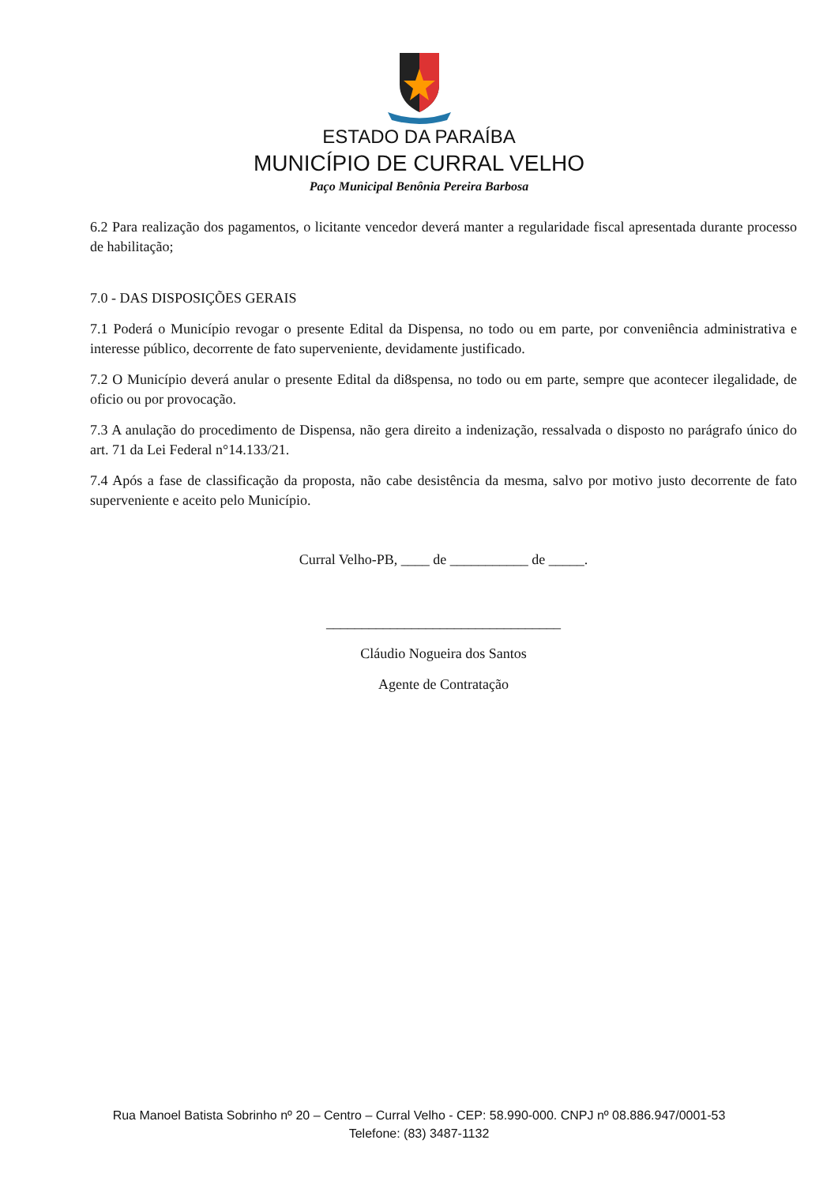ESTADO DA PARAÍBA
MUNICÍPIO DE CURRAL VELHO
Paço Municipal Benônia Pereira Barbosa
6.2 Para realização dos pagamentos, o licitante vencedor deverá manter a regularidade fiscal apresentada durante processo de habilitação;
7.0 - DAS DISPOSIÇÕES GERAIS
7.1 Poderá o Município revogar o presente Edital da Dispensa, no todo ou em parte, por conveniência administrativa e interesse público, decorrente de fato superveniente, devidamente justificado.
7.2 O Município deverá anular o presente Edital da di8spensa, no todo ou em parte, sempre que acontecer ilegalidade, de oficio ou por provocação.
7.3 A anulação do procedimento de Dispensa, não gera direito a indenização, ressalvada o disposto no parágrafo único do art. 71 da Lei Federal n°14.133/21.
7.4 Após a fase de classificação da proposta, não cabe desistência da mesma, salvo por motivo justo decorrente de fato superveniente e aceito pelo Município.
Curral Velho-PB, ____ de ___________ de _____.
_________________________________
Cláudio Nogueira dos Santos
Agente de Contratação
Rua Manoel Batista Sobrinho nº 20 – Centro – Curral Velho - CEP: 58.990-000. CNPJ nº 08.886.947/0001-53
Telefone: (83) 3487-1132